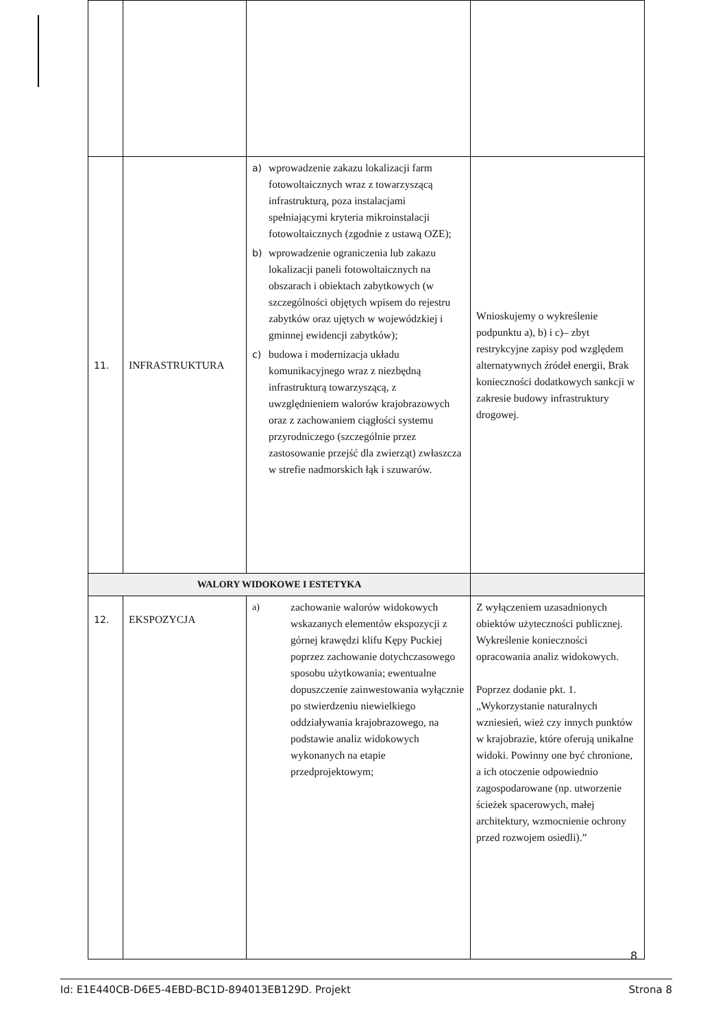| 11. | INFRASTRUKTURA | a) wprowadzenie zakazu lokalizacji farm fotowoltaicznych wraz z towarzyszącą infrastrukturą, poza instalacjami spełniającymi kryteria mikroinstalacji fotowoltaicznych (zgodnie z ustawą OZE); b) wprowadzenie ograniczenia lub zakazu lokalizacji paneli fotowoltaicznych na obszarach i obiektach zabytkowych (w szczególności objętych wpisem do rejestru zabytków oraz ujętych w wojewódzkiej i gminnej ewidencji zabytków); c) budowa i modernizacja układu komunikacyjnego wraz z niezbędną infrastrukturą towarzyszącą, z uwzględnieniem walorów krajobrazowych oraz z zachowaniem ciągłości systemu przyrodniczego (szczególnie przez zastosowanie przejść dla zwierząt) zwłaszcza w strefie nadmorskich łąk i szuwarów. | Wnioskujemy o wykreślenie podpunktu a), b) i c)– zbyt restrykcyjne zapisy pod względem alternatywnych źródeł energii, Brak konieczności dodatkowych sankcji w zakresie budowy infrastruktury drogowej. |
| WALORY WIDOKOWE I ESTETYKA | | | |
| 12. | EKSPOZYCJA | a) zachowanie walorów widokowych wskazanych elementów ekspozycji z górnej krawędzi klifu Kępy Puckiej poprzez zachowanie dotychczasowego sposobu użytkowania; ewentualne dopuszczenie zainwestowania wyłącznie po stwierdzeniu niewielkiego oddziaływania krajobrazowego, na podstawie analiz widokowych wykonanych na etapie przedprojektowym; | Z wyłączeniem uzasadnionych obiektów użyteczności publicznej. Wykreślenie konieczności opracowania analiz widokowych. Poprzez dodanie pkt. 1.„Wykorzystanie naturalnych wzniesień, wież czy innych punktów w krajobrazie, które oferują unikalne widoki. Powinny one być chronione, a ich otoczenie odpowiednio zagospodarowane (np. utworzenie ścieżek spacerowych, małej architektury, wzmocnienie ochrony przed rozwojem osiedli).” |
8
Id: E1E440CB-D6E5-4EBD-BC1D-894013EB129D. Projekt Strona 8